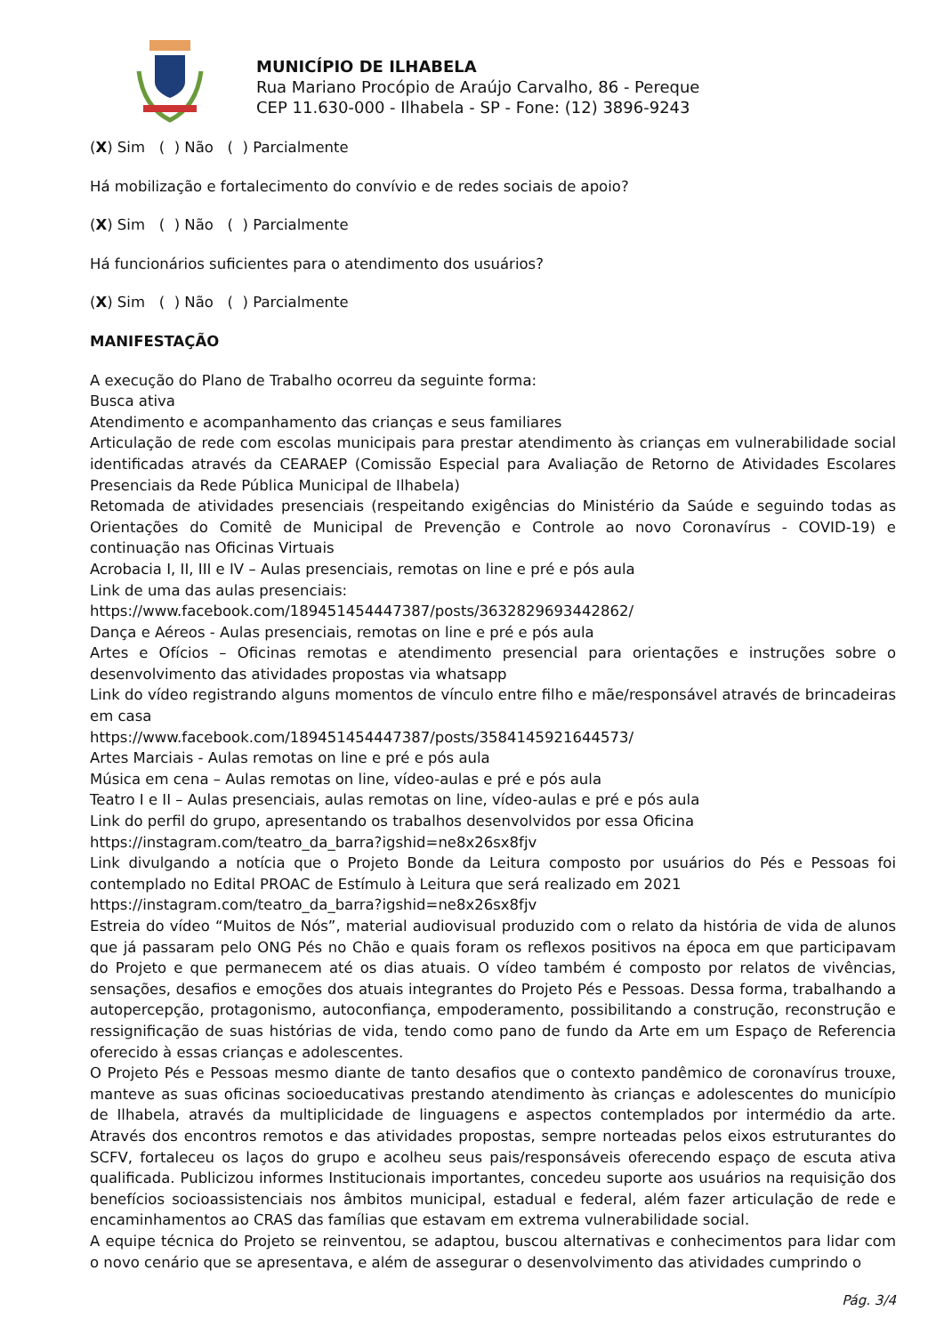MUNICÍPIO DE ILHABELA
Rua Mariano Procópio de Araújo Carvalho, 86 - Pereque
CEP 11.630-000 - Ilhabela - SP - Fone: (12) 3896-9243
(X) Sim ( ) Não ( ) Parcialmente
Há mobilização e fortalecimento do convívio e de redes sociais de apoio?
(X) Sim ( ) Não ( ) Parcialmente
Há funcionários suficientes para o atendimento dos usuários?
(X) Sim ( ) Não ( ) Parcialmente
MANIFESTAÇÃO
A execução do Plano de Trabalho ocorreu da seguinte forma:
Busca ativa
Atendimento e acompanhamento das crianças e seus familiares
Articulação de rede com escolas municipais para prestar atendimento às crianças em vulnerabilidade social identificadas através da CEARAEP (Comissão Especial para Avaliação de Retorno de Atividades Escolares Presenciais da Rede Pública Municipal de Ilhabela)
Retomada de atividades presenciais (respeitando exigências do Ministério da Saúde e seguindo todas as Orientações do Comitê de Municipal de Prevenção e Controle ao novo Coronavírus - COVID-19) e continuação nas Oficinas Virtuais
Acrobacia I, II, III e IV – Aulas presenciais, remotas on line e pré e pós aula
Link de uma das aulas presenciais:
https://www.facebook.com/189451454447387/posts/3632829693442862/
Dança e Aéreos - Aulas presenciais, remotas on line e pré e pós aula
Artes e Ofícios – Oficinas remotas e atendimento presencial para orientações e instruções sobre o desenvolvimento das atividades propostas via whatsapp
Link do vídeo registrando alguns momentos de vínculo entre filho e mãe/responsável através de brincadeiras em casa
https://www.facebook.com/189451454447387/posts/3584145921644573/
Artes Marciais - Aulas remotas on line e pré e pós aula
Música em cena – Aulas remotas on line, vídeo-aulas e pré e pós aula
Teatro I e II – Aulas presenciais, aulas remotas on line, vídeo-aulas e pré e pós aula
Link do perfil do grupo, apresentando os trabalhos desenvolvidos por essa Oficina
https://instagram.com/teatro_da_barra?igshid=ne8x26sx8fjv
Link divulgando a notícia que o Projeto Bonde da Leitura composto por usuários do Pés e Pessoas foi contemplado no Edital PROAC de Estímulo à Leitura que será realizado em 2021
https://instagram.com/teatro_da_barra?igshid=ne8x26sx8fjv
Estreia do vídeo “Muitos de Nós”, material audiovisual produzido com o relato da história de vida de alunos que já passaram pelo ONG Pés no Chão e quais foram os reflexos positivos na época em que participavam do Projeto e que permanecem até os dias atuais. O vídeo também é composto por relatos de vivências, sensações, desafios e emoções dos atuais integrantes do Projeto Pés e Pessoas. Dessa forma, trabalhando a autopercepção, protagonismo, autoconfiança, empoderamento, possibilitando a construção, reconstrução e ressignificação de suas histórias de vida, tendo como pano de fundo da Arte em um Espaço de Referencia oferecido à essas crianças e adolescentes.
O Projeto Pés e Pessoas mesmo diante de tanto desafios que o contexto pandêmico de coronavírus trouxe, manteve as suas oficinas socioeducativas prestando atendimento às crianças e adolescentes do município de Ilhabela, através da multiplicidade de linguagens e aspectos contemplados por intermédio da arte. Através dos encontros remotos e das atividades propostas, sempre norteadas pelos eixos estruturantes do SCFV, fortaleceu os laços do grupo e acolheu seus pais/responsáveis oferecendo espaço de escuta ativa qualificada. Publicizou informes Institucionais importantes, concedeu suporte aos usuários na requisição dos benefícios socioassistenciais nos âmbitos municipal, estadual e federal, além fazer articulação de rede e encaminhamentos ao CRAS das famílias que estavam em extrema vulnerabilidade social.
A equipe técnica do Projeto se reinventou, se adaptou, buscou alternativas e conhecimentos para lidar com o novo cenário que se apresentava, e além de assegurar o desenvolvimento das atividades cumprindo o
Pág. 3/4